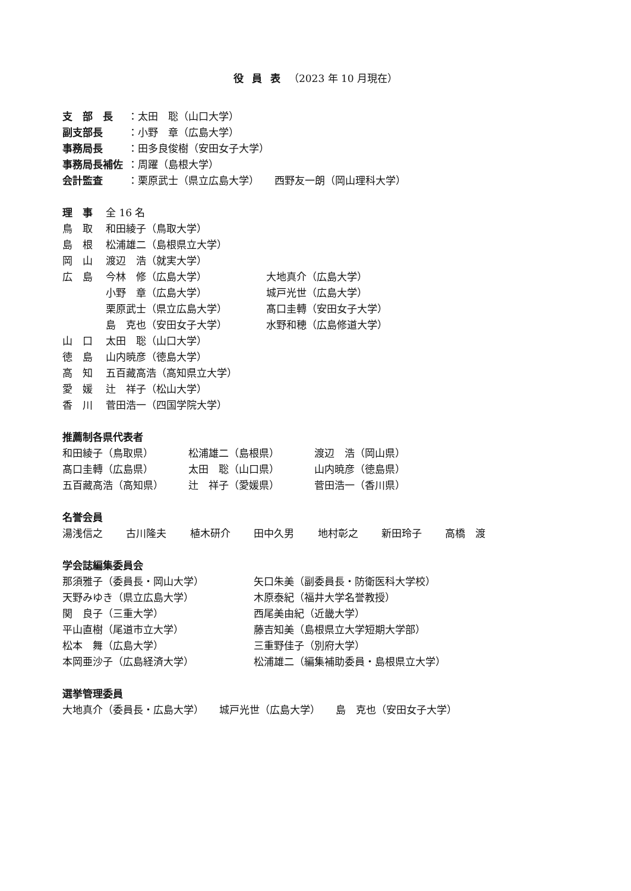役員表（2023 年 10 月現在）
支　部　長 ：太田　聡（山口大学）
副支部長 ：小野　章（広島大学）
事務局長 ：田多良俊樹（安田女子大学）
事務局長補佐 ：周躍（島根大学）
会計監査 ：栗原武士（県立広島大学）　　西野友一朗（岡山理科大学）
理　事 全 16 名
鳥　取 和田綾子（鳥取大学）
島　根 松浦雄二（島根県立大学）
岡　山 渡辺　浩（就実大学）
広　島 今林　修（広島大学） 大地真介（広島大学）
小野　章（広島大学） 城戸光世（広島大学）
栗原武士（県立広島大学） 髙口圭轉（安田女子大学）
島　克也（安田女子大学） 水野和穂（広島修道大学）
山　口 太田　聡（山口大学）
徳　島 山内暁彦（徳島大学）
高　知 五百藏高浩（高知県立大学）
愛　媛 辻　祥子（松山大学）
香　川 菅田浩一（四国学院大学）
推薦制各県代表者
和田綾子（鳥取県） 松浦雄二（島根県） 渡辺　浩（岡山県）
髙口圭轉（広島県） 太田　聡（山口県） 山内暁彦（徳島県）
五百藏高浩（高知県） 辻　祥子（愛媛県） 菅田浩一（香川県）
名誉会員
湯浅信之 古川隆夫 植木研介 田中久男 地村彰之 新田玲子 高橋　渡
学会誌編集委員会
那須雅子（委員長・岡山大学） 矢口朱美（副委員長・防衛医科大学校）
天野みゆき（県立広島大学） 木原泰紀（福井大学名誉教授）
関　良子（三重大学） 西尾美由紀（近畿大学）
平山直樹（尾道市立大学） 藤吉知美（島根県立大学短期大学部）
松本　舞（広島大学） 三重野佳子（別府大学）
本岡亜沙子（広島経済大学） 松浦雄二（編集補助委員・島根県立大学）
選挙管理委員
大地真介（委員長・広島大学）　　城戸光世（広島大学）　　島　克也（安田女子大学）